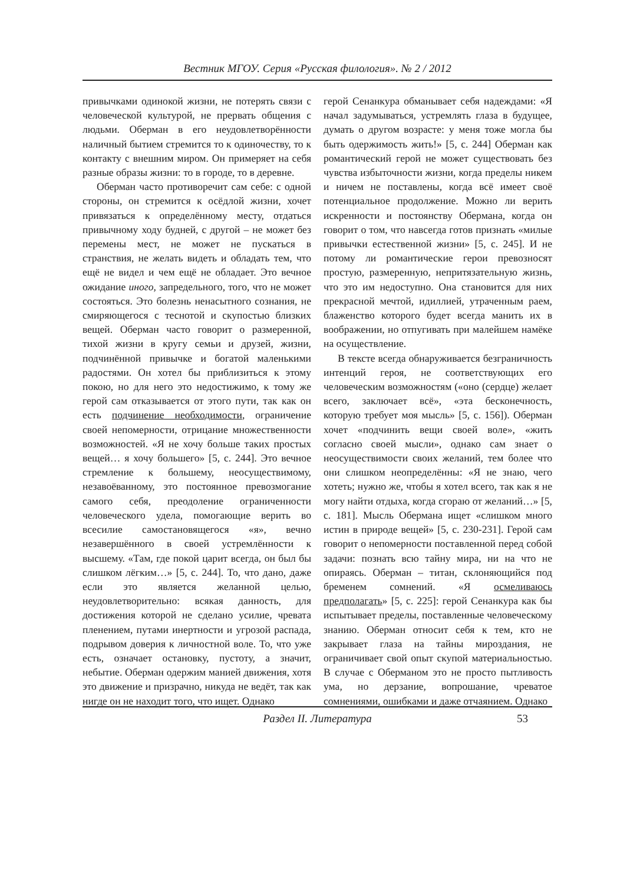Вестник МГОУ. Серия «Русская филология». № 2 / 2012
привычками одинокой жизни, не потерять связи с человеческой культурой, не прервать общения с людьми. Оберман в его неудовлетворённости наличный бытием стремится то к одиночеству, то к контакту с внешним миром. Он примеряет на себя разные образы жизни: то в городе, то в деревне.
Оберман часто противоречит сам себе: с одной стороны, он стремится к осёдлой жизни, хочет привязаться к определённому месту, отдаться привычному ходу будней, с другой – не может без перемены мест, не может не пускаться в странствия, не желать видеть и обладать тем, что ещё не видел и чем ещё не обладает. Это вечное ожидание иного, запредельного, того, что не может состояться. Это болезнь ненасытного сознания, не смиряющегося с теснотой и скупостью близких вещей. Оберман часто говорит о размеренной, тихой жизни в кругу семьи и друзей, жизни, подчинённой привычке и богатой маленькими радостями. Он хотел бы приблизиться к этому покою, но для него это недостижимо, к тому же герой сам отказывается от этого пути, так как он есть подчинение необходимости, ограничение своей непомерности, отрицание множественности возможностей. «Я не хочу больше таких простых вещей… я хочу большего» [5, с. 244]. Это вечное стремление к большему, неосуществимому, незавоёванному, это постоянное превозмогание самого себя, преодоление ограниченности человеческого удела, помогающие верить во всесилие самостановящегося «я», вечно незавершённого в своей устремлённости к высшему. «Там, где покой царит всегда, он был бы слишком лёгким…» [5, с. 244]. То, что дано, даже если это является желанной целью, неудовлетворительно: всякая данность, для достижения которой не сделано усилие, чревата пленением, путами инертности и угрозой распада, подрывом доверия к личностной воле. То, что уже есть, означает остановку, пустоту, а значит, небытие. Оберман одержим манией движения, хотя это движение и призрачно, никуда не ведёт, так как нигде он не находит того, что ищет. Однако
герой Сенанкура обманывает себя надеждами: «Я начал задумываться, устремлять глаза в будущее, думать о другом возрасте: у меня тоже могла бы быть одержимость жить!» [5, с. 244] Оберман как романтический герой не может существовать без чувства избыточности жизни, когда пределы никем и ничем не поставлены, когда всё имеет своё потенциальное продолжение. Можно ли верить искренности и постоянству Обермана, когда он говорит о том, что навсегда готов признать «милые привычки естественной жизни» [5, с. 245]. И не потому ли романтические герои превозносят простую, размеренную, непритязательную жизнь, что это им недоступно. Она становится для них прекрасной мечтой, идиллией, утраченным раем, блаженство которого будет всегда манить их в воображении, но отпугивать при малейшем намёке на осуществление.
В тексте всегда обнаруживается безграничность интенций героя, не соответствующих его человеческим возможностям («оно (сердце) желает всего, заключает всё», «эта бесконечность, которую требует моя мысль» [5, с. 156]). Оберман хочет «подчинить вещи своей воле», «жить согласно своей мысли», однако сам знает о неосуществимости своих желаний, тем более что они слишком неопределённы: «Я не знаю, чего хотеть; нужно же, чтобы я хотел всего, так как я не могу найти отдыха, когда сгораю от желаний…» [5, с. 181]. Мысль Обермана ищет «слишком много истин в природе вещей» [5, с. 230-231]. Герой сам говорит о непомерности поставленной перед собой задачи: познать всю тайну мира, ни на что не опираясь. Оберман – титан, склоняющийся под бременем сомнений. «Я осмеливаюсь предполагать» [5, с. 225]: герой Сенанкура как бы испытывает пределы, поставленные человеческому знанию. Оберман относит себя к тем, кто не закрывает глаза на тайны мироздания, не ограничивает свой опыт скупой материальностью. В случае с Оберманом это не просто пытливость ума, но дерзание, вопрошание, чреватое сомнениями, ошибками и даже отчаянием. Однако
Раздел II. Литература 53